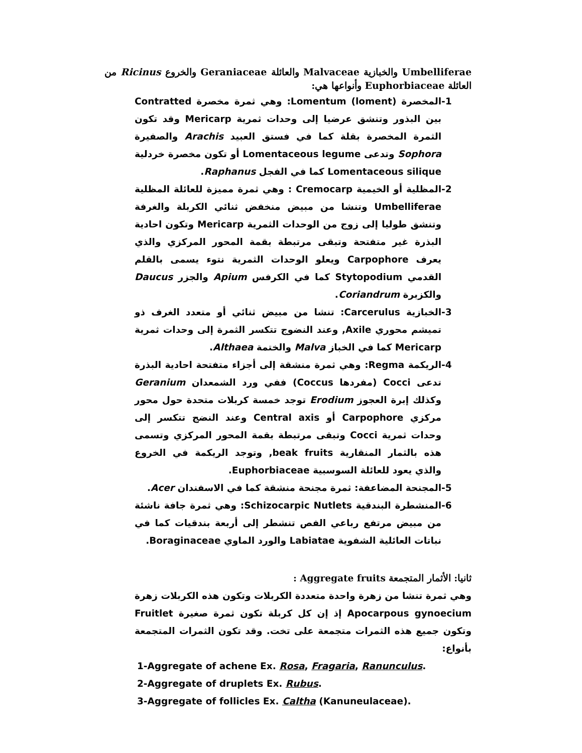Umbelliferae والخبازية Malvaceae والعائلة Geraniaceae والخروع Ricinus من العائلة Euphorbiaceae وأنواعها هي:
-1 المخصرة Lomentum (loment): وهي ثمرة مخصرة Contratted بين البذور وتنشق عرضيا إلى وحدات ثمرية Mericarp وقد تكون الثمرة المخصرة بقلة كما في فستق العبيد Arachis والصفيرة Sophora وتدعى Lomentaceous legume أو تكون مخصرة خردلية Lomentaceous silique كما في الفجل Raphanus.
-2 المظلية أو الخيمية Cremocarp : وهي ثمرة مميزة للعائلة المظلية Umbelliferae وتنشا من مبيض منخفض ثنائي الكربلة والغرفة وتنشق طوليا إلى زوج من الوحدات الثمرية Mericarp وتكون احادية البذرة غير متفتحة وتبقى مرتبطة بقمة المحور المركزي والذي يعرف Carpophore ويعلو الوحدات الثمرية نتوء يسمى بالقلم القدمي Stytopodium كما في الكرفس Apium والجزر Daucus والكزبرة Coriandrum.
-3 الخبازية Carcerulus: تنشا من مبيض ثنائي أو متعدد الغرف ذو تميشم محوري Axile, وعند النضوج تتكسر الثمرة إلى وحدات ثمرية Mericarp كما في الخباز Malva والختمة Althaea.
-4 الريكمة Regma: وهي ثمرة منشقة إلى أجزاء متفتحة احادية البذرة تدعى Cocci (مفردها Coccus) ففي ورد الشمعدان Geranium وكذلك إبرة العجوز Erodium توجد خمسة كربلات متحدة حول محور مركزي Carpophore أو Central axis وعند النضج تتكسر إلى وحدات ثمرية Cocci وتبقى مرتبطة بقمة المحور المركزي وتسمى هذه بالثمار المنقارية beak fruits, وتوجد الريكمة في الخروع والذي يعود للعائلة السوسبية Euphorbiaceae.
-5 المجنحة المضاعفة: ثمرة مجنحة منشقة كما في الاسفندان Acer.
-6 المنشطرة البندقية Schizocarpic Nutlets: وهي ثمرة جافة ناشئة من مبيض مرتفع رباعي الفص تنشطر إلى أربعة بندقيات كما في نباتات العائلية الشفوية Labiatae والورد الماوي Boraginaceae.
ثانيا: الأثمار المتجمعة Aggregate fruits :
وهي ثمرة تنشا من زهرة واحدة متعددة الكربلات وتكون هذه الكربلات زهرة Apocarpous gynoecium إذ إن كل كربلة تكون ثمرة صغيرة Fruitlet وتكون جميع هذه الثمرات متجمعة على تخت. وقد تكون الثمرات المتجمعة بأنواع:
1-Aggregate of achene Ex. Rosa, Fragaria, Ranunculus.
2-Aggregate of druplets Ex. Rubus.
3-Aggregate of follicles Ex. Caltha (Kanuneulaceae).